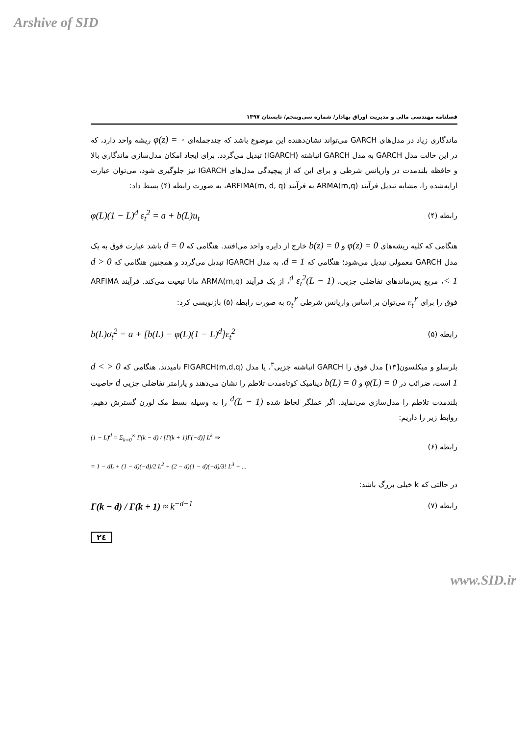Arshive of SID
فصلنامه مهندسی مالی و مدیریت اوراق بهادار/ شماره سی‌وپنجم/ تابستان ۱۳۹۷
ماندگاری زیاد در مدل‌های GARCH می‌تواند نشان‌دهنده این موضوع باشد که چندجمله‌ای φ(z) = ۰ ریشه واحد دارد، که در این حالت مدل GARCH به مدل GARCH انباشته (IGARCH) تبدیل می‌گردد. برای ایجاد امکان مدل‌سازی ماندگاری بالا و حافظه بلندمدت در واریانس شرطی و برای این که از پیچیدگی مدل‌های IGARCH نیز جلوگیری شود، می‌توان عبارت ارایه‌شده را، مشابه تبدیل فرآیند ARMA(m,q) به فرآیند ARFIMA(m, d, q)، به صورت رابطه (۴) بسط داد:
رابطه (۴) φ(L)(1 − L)<sup>d</sup> ε<sub>t</sub><sup>2</sup> = a + b(L)u<sub>t</sub>
هنگامی که کلیه ریشه‌های φ(z) = 0 و b(z) = 0 خارج از دایره واحد می‌افتند. هنگامی که d = 0 باشد عبارت فوق به یک مدل GARCH معمولی تبدیل می‌شود؛ هنگامی که d = 1، به مدل IGARCH تبدیل می‌گردد و همچنین هنگامی که 0 < d < 1، مربع پس‌ماندهای تفاضلی جزیی، (1 − L)<sup>d</sup> ε<sub>t</sub><sup>2</sup>، از یک فرآیند ARMA(m,q) مانا تبعیت می‌کند. فرآیند ARFIMA فوق را برای ε<sub>t</sub><sup>۲</sup> می‌توان بر اساس واریانس شرطی σ<sub>t</sub><sup>۲</sup> به صورت رابطه (۵) بازنویسی کرد:
رابطه (۵) b(L)σ<sub>t</sub><sup>2</sup> = a + [b(L) − φ(L)(1 − L)<sup>d</sup>]ε<sub>t</sub><sup>2</sup>
بلرسلو و میکلسون[۱۳] مدل فوق را GARCH انباشته جزیی<sup>۳</sup>، یا مدل FIGARCH(m,d,q) نامیدند. هنگامی که 0 < d < 1 است، ضرائب در φ(L) = 0 و b(L) = 0 دینامیک کوتاه‌مدت تلاطم را نشان می‌دهند و پارامتر تفاضلی جزیی d خاصیت بلندمدت تلاطم را مدل‌سازی می‌نماید. اگر عملگر لحاظ شده (1 − L)<sup>d</sup> را به وسیله بسط مک لورن گسترش دهیم، روابط زیر را داریم:
(1 − L)<sup>d</sup> = Σ<sub>k=0</sub><sup>∞</sup> Γ(k − d) / [Γ(k + 1)Γ(−d)] L<sup>k</sup> ⇒
رابطه (۶)
= 1 − dL + (1 − d)(−d)/2 L<sup>2</sup> + (2 − d)(1 − d)(−d)/3! L<sup>3</sup> + ...
در حالتی که k خیلی بزرگ باشد:
رابطه (۷) Γ(k − d) / Γ(k + 1) ≈ k<sup>−d−1</sup>
۲٤
www.SID.ir